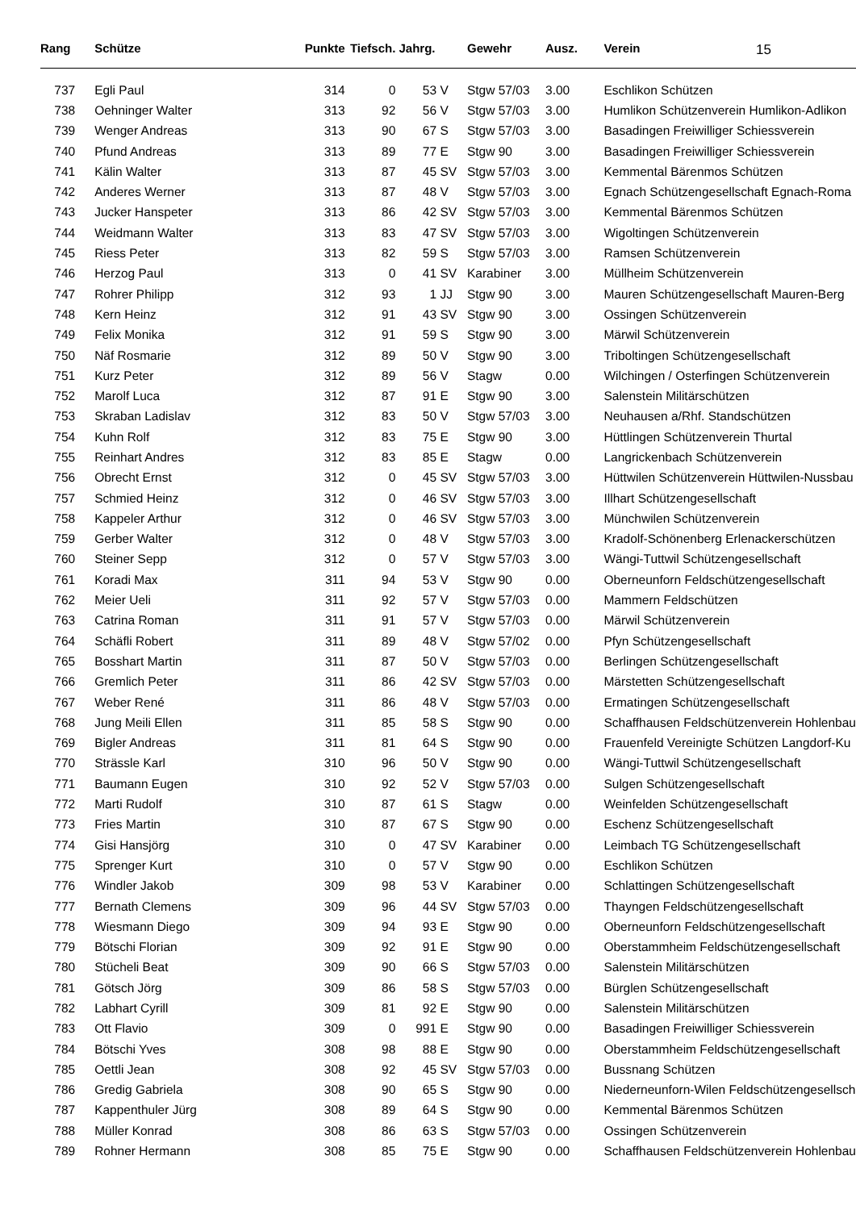15
| Rang | Schütze | Punkte | Tiefsch. | Jahrg. | | Gewehr | Ausz. | Verein |
| --- | --- | --- | --- | --- | --- | --- | --- | --- |
| 737 | Egli Paul | 314 | 0 | 53 | V | Stgw 57/03 | 3.00 | Eschlikon Schützen |
| 738 | Oehninger Walter | 313 | 92 | 56 | V | Stgw 57/03 | 3.00 | Humlikon Schützenverein Humlikon-Adlikon |
| 739 | Wenger Andreas | 313 | 90 | 67 | S | Stgw 57/03 | 3.00 | Basadingen Freiwilliger Schiessverein |
| 740 | Pfund Andreas | 313 | 89 | 77 | E | Stgw 90 | 3.00 | Basadingen Freiwilliger Schiessverein |
| 741 | Kälin Walter | 313 | 87 | 45 | SV | Stgw 57/03 | 3.00 | Kemmental Bärenmos Schützen |
| 742 | Anderes Werner | 313 | 87 | 48 | V | Stgw 57/03 | 3.00 | Egnach Schützengesellschaft Egnach-Roma |
| 743 | Jucker Hanspeter | 313 | 86 | 42 | SV | Stgw 57/03 | 3.00 | Kemmental Bärenmos Schützen |
| 744 | Weidmann Walter | 313 | 83 | 47 | SV | Stgw 57/03 | 3.00 | Wigoltingen Schützenverein |
| 745 | Riess Peter | 313 | 82 | 59 | S | Stgw 57/03 | 3.00 | Ramsen Schützenverein |
| 746 | Herzog Paul | 313 | 0 | 41 | SV | Karabiner | 3.00 | Müllheim Schützenverein |
| 747 | Rohrer Philipp | 312 | 93 | 1 | JJ | Stgw 90 | 3.00 | Mauren Schützengesellschaft Mauren-Berg |
| 748 | Kern Heinz | 312 | 91 | 43 | SV | Stgw 90 | 3.00 | Ossingen Schützenverein |
| 749 | Felix Monika | 312 | 91 | 59 | S | Stgw 90 | 3.00 | Märwil Schützenverein |
| 750 | Näf Rosmarie | 312 | 89 | 50 | V | Stgw 90 | 3.00 | Triboltingen Schützengesellschaft |
| 751 | Kurz Peter | 312 | 89 | 56 | V | Stagw | 0.00 | Wilchingen / Osterfingen Schützenverein |
| 752 | Marolf Luca | 312 | 87 | 91 | E | Stgw 90 | 3.00 | Salenstein Militärschützen |
| 753 | Skraban Ladislav | 312 | 83 | 50 | V | Stgw 57/03 | 3.00 | Neuhausen a/Rhf. Standschützen |
| 754 | Kuhn Rolf | 312 | 83 | 75 | E | Stgw 90 | 3.00 | Hüttlingen Schützenverein Thurtal |
| 755 | Reinhart Andres | 312 | 83 | 85 | E | Stagw | 0.00 | Langrickenbach Schützenverein |
| 756 | Obrecht Ernst | 312 | 0 | 45 | SV | Stgw 57/03 | 3.00 | Hüttwilen Schützenverein Hüttwilen-Nussbau |
| 757 | Schmied Heinz | 312 | 0 | 46 | SV | Stgw 57/03 | 3.00 | Illhart Schützengesellschaft |
| 758 | Kappeler Arthur | 312 | 0 | 46 | SV | Stgw 57/03 | 3.00 | Münchwilen Schützenverein |
| 759 | Gerber Walter | 312 | 0 | 48 | V | Stgw 57/03 | 3.00 | Kradolf-Schönenberg Erlenackerschützen |
| 760 | Steiner Sepp | 312 | 0 | 57 | V | Stgw 57/03 | 3.00 | Wängi-Tuttwil Schützengesellschaft |
| 761 | Koradi Max | 311 | 94 | 53 | V | Stgw 90 | 0.00 | Oberneunforn Feldschützengesellschaft |
| 762 | Meier Ueli | 311 | 92 | 57 | V | Stgw 57/03 | 0.00 | Mammern Feldschützen |
| 763 | Catrina Roman | 311 | 91 | 57 | V | Stgw 57/03 | 0.00 | Märwil Schützenverein |
| 764 | Schäfli Robert | 311 | 89 | 48 | V | Stgw 57/02 | 0.00 | Pfyn Schützengesellschaft |
| 765 | Bosshart Martin | 311 | 87 | 50 | V | Stgw 57/03 | 0.00 | Berlingen Schützengesellschaft |
| 766 | Gremlich Peter | 311 | 86 | 42 | SV | Stgw 57/03 | 0.00 | Märstetten Schützengesellschaft |
| 767 | Weber René | 311 | 86 | 48 | V | Stgw 57/03 | 0.00 | Ermatingen Schützengesellschaft |
| 768 | Jung Meili Ellen | 311 | 85 | 58 | S | Stgw 90 | 0.00 | Schaffhausen Feldschützenverein Hohlenbau |
| 769 | Bigler Andreas | 311 | 81 | 64 | S | Stgw 90 | 0.00 | Frauenfeld Vereinigte Schützen Langdorf-Ku |
| 770 | Strässle Karl | 310 | 96 | 50 | V | Stgw 90 | 0.00 | Wängi-Tuttwil Schützengesellschaft |
| 771 | Baumann Eugen | 310 | 92 | 52 | V | Stgw 57/03 | 0.00 | Sulgen Schützengesellschaft |
| 772 | Marti Rudolf | 310 | 87 | 61 | S | Stagw | 0.00 | Weinfelden Schützengesellschaft |
| 773 | Fries Martin | 310 | 87 | 67 | S | Stgw 90 | 0.00 | Eschenz Schützengesellschaft |
| 774 | Gisi Hansjörg | 310 | 0 | 47 | SV | Karabiner | 0.00 | Leimbach TG Schützengesellschaft |
| 775 | Sprenger Kurt | 310 | 0 | 57 | V | Stgw 90 | 0.00 | Eschlikon Schützen |
| 776 | Windler Jakob | 309 | 98 | 53 | V | Karabiner | 0.00 | Schlattingen Schützengesellschaft |
| 777 | Bernath Clemens | 309 | 96 | 44 | SV | Stgw 57/03 | 0.00 | Thayngen Feldschützengesellschaft |
| 778 | Wiesmann Diego | 309 | 94 | 93 | E | Stgw 90 | 0.00 | Oberneunforn Feldschützengesellschaft |
| 779 | Bötschi Florian | 309 | 92 | 91 | E | Stgw 90 | 0.00 | Oberstammheim Feldschützengesellschaft |
| 780 | Stücheli Beat | 309 | 90 | 66 | S | Stgw 57/03 | 0.00 | Salenstein Militärschützen |
| 781 | Götsch Jörg | 309 | 86 | 58 | S | Stgw 57/03 | 0.00 | Bürglen Schützengesellschaft |
| 782 | Labhart Cyrill | 309 | 81 | 92 | E | Stgw 90 | 0.00 | Salenstein Militärschützen |
| 783 | Ott Flavio | 309 | 0 | 991 | E | Stgw 90 | 0.00 | Basadingen Freiwilliger Schiessverein |
| 784 | Bötschi Yves | 308 | 98 | 88 | E | Stgw 90 | 0.00 | Oberstammheim Feldschützengesellschaft |
| 785 | Oettli Jean | 308 | 92 | 45 | SV | Stgw 57/03 | 0.00 | Bussnang Schützen |
| 786 | Gredig Gabriela | 308 | 90 | 65 | S | Stgw 90 | 0.00 | Niederneunforn-Wilen Feldschützengesellsch |
| 787 | Kappenthuler Jürg | 308 | 89 | 64 | S | Stgw 90 | 0.00 | Kemmental Bärenmos Schützen |
| 788 | Müller Konrad | 308 | 86 | 63 | S | Stgw 57/03 | 0.00 | Ossingen Schützenverein |
| 789 | Rohner Hermann | 308 | 85 | 75 | E | Stgw 90 | 0.00 | Schaffhausen Feldschützenverein Hohlenbau |